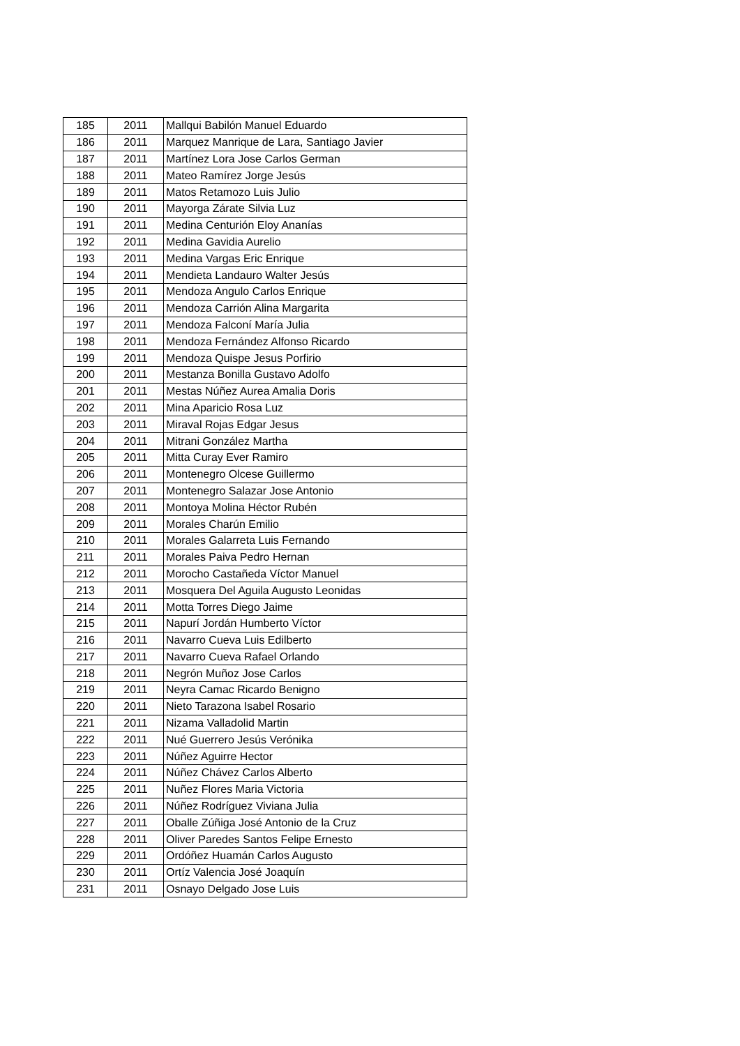| 185 | 2011 | Mallqui Babilón Manuel Eduardo |
| 186 | 2011 | Marquez Manrique de Lara, Santiago Javier |
| 187 | 2011 | Martínez Lora Jose Carlos German |
| 188 | 2011 | Mateo Ramírez Jorge Jesús |
| 189 | 2011 | Matos Retamozo Luis Julio |
| 190 | 2011 | Mayorga Zárate Silvia Luz |
| 191 | 2011 | Medina Centurión Eloy Ananías |
| 192 | 2011 | Medina Gavidia Aurelio |
| 193 | 2011 | Medina Vargas Eric Enrique |
| 194 | 2011 | Mendieta Landauro Walter Jesús |
| 195 | 2011 | Mendoza Angulo Carlos Enrique |
| 196 | 2011 | Mendoza Carrión Alina Margarita |
| 197 | 2011 | Mendoza Falconí María Julia |
| 198 | 2011 | Mendoza Fernández Alfonso Ricardo |
| 199 | 2011 | Mendoza Quispe Jesus Porfirio |
| 200 | 2011 | Mestanza Bonilla Gustavo Adolfo |
| 201 | 2011 | Mestas Núñez Aurea Amalia Doris |
| 202 | 2011 | Mina Aparicio Rosa Luz |
| 203 | 2011 | Miraval Rojas Edgar Jesus |
| 204 | 2011 | Mitrani González Martha |
| 205 | 2011 | Mitta Curay Ever Ramiro |
| 206 | 2011 | Montenegro Olcese Guillermo |
| 207 | 2011 | Montenegro Salazar Jose Antonio |
| 208 | 2011 | Montoya Molina Héctor Rubén |
| 209 | 2011 | Morales Charún Emilio |
| 210 | 2011 | Morales Galarreta Luis Fernando |
| 211 | 2011 | Morales Paiva Pedro Hernan |
| 212 | 2011 | Morocho Castañeda Víctor Manuel |
| 213 | 2011 | Mosquera Del Aguila Augusto Leonidas |
| 214 | 2011 | Motta Torres Diego Jaime |
| 215 | 2011 | Napurí Jordán Humberto Víctor |
| 216 | 2011 | Navarro Cueva Luis Edilberto |
| 217 | 2011 | Navarro Cueva Rafael Orlando |
| 218 | 2011 | Negrón Muñoz Jose Carlos |
| 219 | 2011 | Neyra Camac Ricardo Benigno |
| 220 | 2011 | Nieto Tarazona Isabel Rosario |
| 221 | 2011 | Nizama Valladolid Martin |
| 222 | 2011 | Nué Guerrero Jesús Verónika |
| 223 | 2011 | Núñez Aguirre Hector |
| 224 | 2011 | Núñez Chávez Carlos Alberto |
| 225 | 2011 | Nuñez Flores Maria Victoria |
| 226 | 2011 | Núñez Rodríguez Viviana Julia |
| 227 | 2011 | Oballe Zúñiga José Antonio de la Cruz |
| 228 | 2011 | Oliver Paredes Santos Felipe Ernesto |
| 229 | 2011 | Ordóñez Huamán Carlos Augusto |
| 230 | 2011 | Ortíz Valencia José Joaquín |
| 231 | 2011 | Osnayo Delgado Jose Luis |